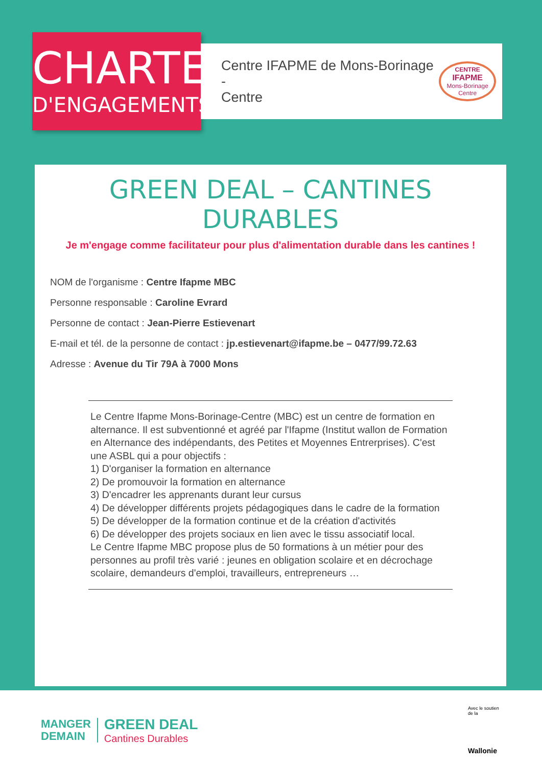CHARTE
D'ENGAGEMENTS
Centre IFAPME de Mons-Borinage -
Centre
CENTRE
IFAPME
Mons-Borinage Centre
GREEN DEAL – CANTINES DURABLES
Je m'engage comme facilitateur pour plus d'alimentation durable dans les cantines !
NOM de l'organisme : Centre Ifapme MBC
Personne responsable : Caroline Evrard
Personne de contact : Jean-Pierre Estievenart
E-mail et tél. de la personne de contact : jp.estievenart@ifapme.be – 0477/99.72.63
Adresse : Avenue du Tir 79A à 7000 Mons
Le Centre Ifapme Mons-Borinage-Centre (MBC) est un centre de formation en alternance. Il est subventionné et agréé par l'Ifapme (Institut wallon de Formation en Alternance des indépendants, des Petites et Moyennes Entrerprises). C'est une ASBL qui a pour objectifs :
1) D'organiser la formation en alternance
2) De promouvoir la formation en alternance
3) D'encadrer les apprenants durant leur cursus
4) De développer différents projets pédagogiques dans le cadre de la formation
5) De développer de la formation continue et de la création d'activités
6) De développer des projets sociaux en lien avec le tissu associatif local.
Le Centre Ifapme MBC propose plus de 50 formations à un métier pour des personnes au profil très varié : jeunes en obligation scolaire et en décrochage scolaire, demandeurs d'emploi, travailleurs, entrepreneurs …
MANGER
DEMAIN
GREEN DEAL
Cantines Durables
Avec le soutien de la
Wallonie